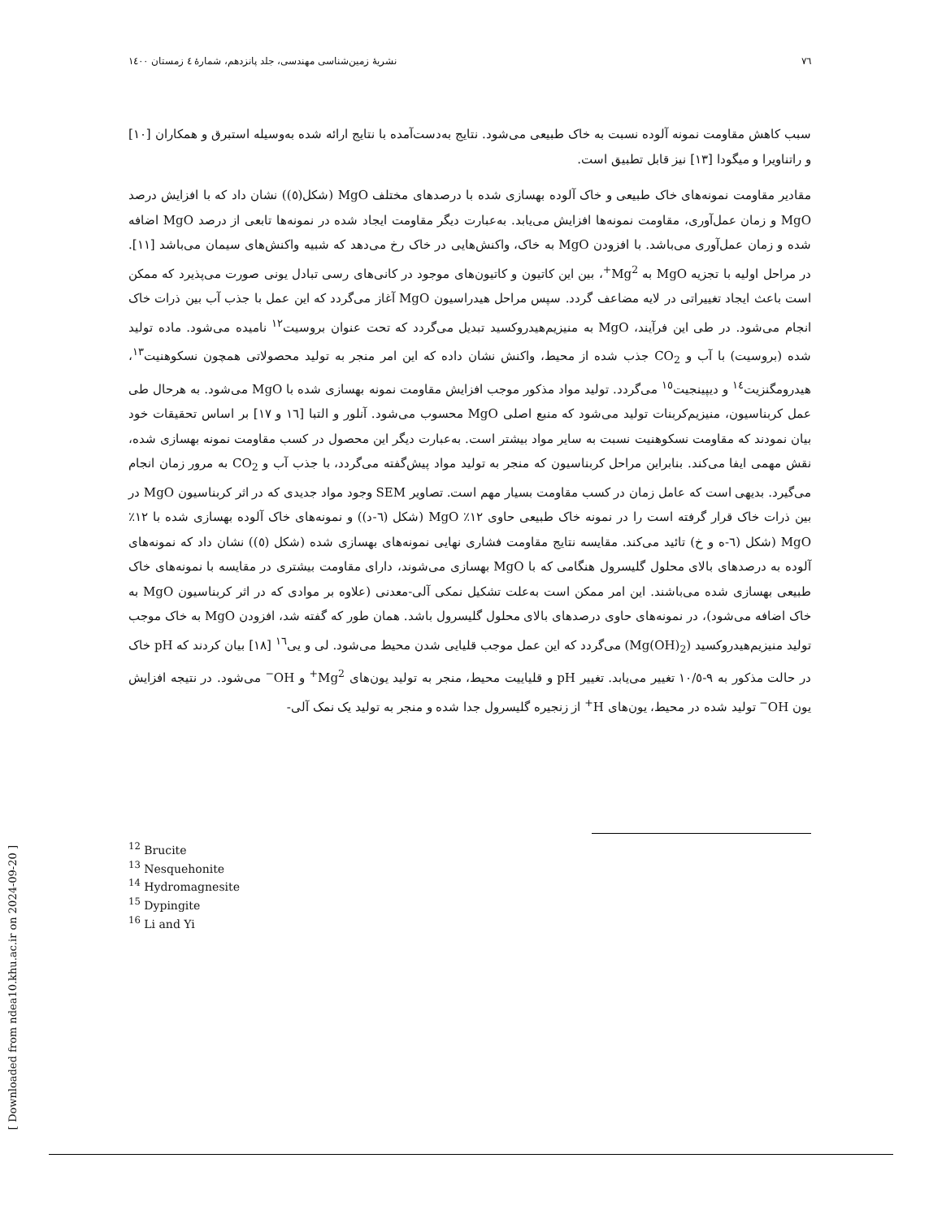٧٦ نشریهٔ زمین‌شناسی مهندسی، جلد پانزدهم، شمارهٔ ٤ زمستان ١٤٠٠
سبب کاهش مقاومت نمونه آلوده نسبت به خاک طبیعی می‌شود. نتایج به‌دست‌آمده با نتایج ارائه شده به‌وسیله استبرق و همکاران [١٠] و راتناویرا و میگودا [١٣] نیز قابل تطبیق است.
مقادیر مقاومت نمونه‌های خاک طبیعی و خاک آلوده بهسازی شده با درصدهای مختلف MgO (شکل(٥)) نشان داد که با افزایش درصد MgO و زمان عمل‌آوری، مقاومت نمونه‌ها افزایش می‌یابد. به‌عبارت دیگر مقاومت ایجاد شده در نمونه‌ها تابعی از درصد MgO اضافه شده و زمان عمل‌آوری می‌باشد. با افزودن MgO به خاک، واکنش‌هایی در خاک رخ می‌دهد که شبیه واکنش‌های سیمان می‌باشد [١١]. در مراحل اولیه با تجزیه MgO به Mg<sup>2+</sup>، بین این کاتیون و کاتیون‌های موجود در کانی‌های رسی تبادل یونی صورت می‌پذیرد که ممکن است باعث ایجاد تغییراتی در لایه مضاعف گردد. سپس مراحل هیدراسیون MgO آغاز می‌گردد که این عمل با جذب آب بین ذرات خاک انجام می‌شود. در طی این فرآیند، MgO به منیزیم‌هیدروکسید تبدیل می‌گردد که تحت عنوان بروسیت<sup>١٢</sup> نامیده می‌شود. ماده تولید شده (بروسیت) با آب و CO<sub>2</sub> جذب شده از محیط، واکنش نشان داده که این امر منجر به تولید محصولاتی همچون نسکوهنیت<sup>١٣</sup>، هیدرومگنزیت<sup>١٤</sup> و دیپینجیت<sup>١٥</sup> می‌گردد. تولید مواد مذکور موجب افزایش مقاومت نمونه بهسازی شده با MgO می‌شود. به هرحال طی عمل کربناسیون، منیزیم‌کربنات تولید می‌شود که منبع اصلی MgO محسوب می‌شود. آنلور و التبا [١٦ و ١٧] بر اساس تحقیقات خود بیان نمودند که مقاومت نسکوهنیت نسبت به سایر مواد بیشتر است. به‌عبارت دیگر این محصول در کسب مقاومت نمونه بهسازی شده، نقش مهمی ایفا می‌کند. بنابراین مراحل کربناسیون که منجر به تولید مواد پیش‌گفته می‌گردد، با جذب آب و CO<sub>2</sub> به مرور زمان انجام می‌گیرد. بدیهی است که عامل زمان در کسب مقاومت بسیار مهم است. تصاویر SEM وجود مواد جدیدی که در اثر کربناسیون MgO در بین ذرات خاک قرار گرفته است را در نمونه خاک طبیعی حاوی ١٢٪ MgO (شکل (٦-د)) و نمونه‌های خاک آلوده بهسازی شده با ١٢٪ MgO (شکل (٦-ه و خ) تائید می‌کند. مقایسه نتایج مقاومت فشاری نهایی نمونه‌های بهسازی شده (شکل (٥)) نشان داد که نمونه‌های آلوده به درصدهای بالای محلول گلیسرول هنگامی که با MgO بهسازی می‌شوند، دارای مقاومت بیشتری در مقایسه با نمونه‌های خاک طبیعی بهسازی شده می‌باشند. این امر ممکن است به‌علت تشکیل نمکی آلی-معدنی (علاوه بر موادی که در اثر کربناسیون MgO به خاک اضافه می‌شود)، در نمونه‌های حاوی درصدهای بالای محلول گلیسرول باشد. همان طور که گفته شد، افزودن MgO به خاک موجب تولید منیزیم‌هیدروکسید (Mg(OH)<sub>2</sub>) می‌گردد که این عمل موجب قلیایی شدن محیط می‌شود. لی و یی<sup>١٦</sup> [١٨] بیان کردند که pH خاک در حالت مذکور به ٩-١٠/٥ تغییر می‌یابد. تغییر pH و قلیاییت محیط، منجر به تولید یون‌های Mg<sup>2+</sup> و OH<sup>−</sup> می‌شود. در نتیجه افزایش یون OH<sup>−</sup> تولید شده در محیط، یون‌های H<sup>+</sup> از زنجیره گلیسرول جدا شده و منجر به تولید یک نمک آلی-
<sup>12</sup> Brucite
<sup>13</sup> Nesquehonite
<sup>14</sup> Hydromagnesite
<sup>15</sup> Dypingite
<sup>16</sup> Li and Yi
[ Downloaded from ndea10.khu.ac.ir on 2024-09-20 ]